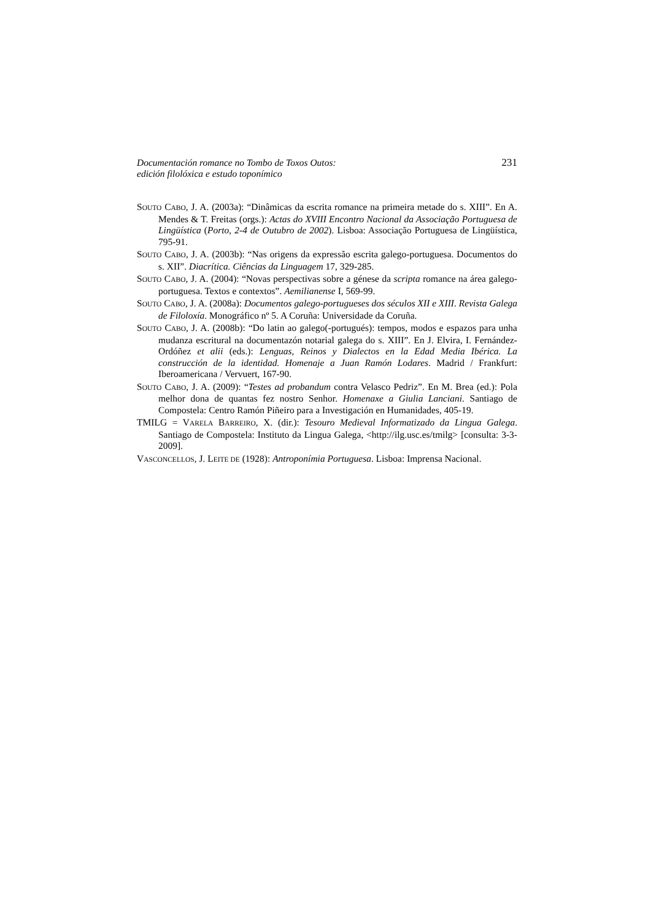Documentación romance no Tombo de Toxos Outos:
edición filolóxica e estudo toponímico
231
SOUTO CABO, J. A. (2003a): “Dinâmicas da escrita romance na primeira metade do s. XIII”. En A. Mendes & T. Freitas (orgs.): Actas do XVIII Encontro Nacional da Associação Portuguesa de Lingüística (Porto, 2-4 de Outubro de 2002). Lisboa: Associação Portuguesa de Lingüística, 795-91.
SOUTO CABO, J. A. (2003b): “Nas origens da expressão escrita galego-portuguesa. Documentos do s. XII”. Diacrítica. Ciências da Linguagem 17, 329-285.
SOUTO CABO, J. A. (2004): “Novas perspectivas sobre a génese da scripta romance na área galego-portuguesa. Textos e contextos”. Aemilianense I, 569-99.
SOUTO CABO, J. A. (2008a): Documentos galego-portugueses dos séculos XII e XIII. Revista Galega de Filoloxía. Monográfico nº 5. A Coruña: Universidade da Coruña.
SOUTO CABO, J. A. (2008b): “Do latin ao galego(-portugués): tempos, modos e espazos para unha mudanza escritural na documentazón notarial galega do s. XIII”. En J. Elvira, I. Fernández-Ordóñez et alii (eds.): Lenguas, Reinos y Dialectos en la Edad Media Ibérica. La construcción de la identidad. Homenaje a Juan Ramón Lodares. Madrid / Frankfurt: Iberoamericana / Vervuert, 167-90.
SOUTO CABO, J. A. (2009): “Testes ad probandum contra Velasco Pedriz”. En M. Brea (ed.): Pola melhor dona de quantas fez nostro Senhor. Homenaxe a Giulia Lanciani. Santiago de Compostela: Centro Ramón Piñeiro para a Investigación en Humanidades, 405-19.
TMILG = VARELA BARREIRO, X. (dir.): Tesouro Medieval Informatizado da Lingua Galega. Santiago de Compostela: Instituto da Lingua Galega, <http://ilg.usc.es/tmilg> [consulta: 3-3-2009].
VASCONCELLOS, J. LEITE DE (1928): Antroponímia Portuguesa. Lisboa: Imprensa Nacional.